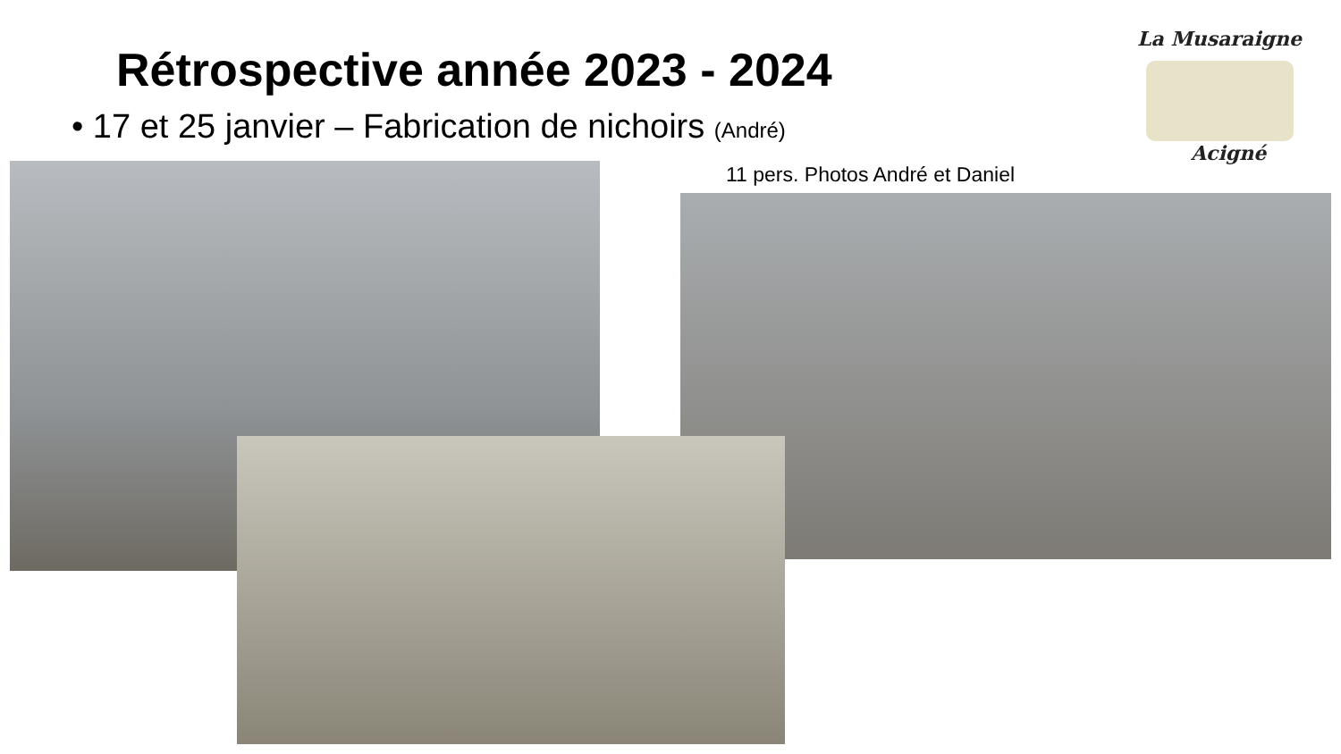Rétrospective année 2023 - 2024
• 17 et 25 janvier – Fabrication de nichoirs (André)
La Musaraigne
Acigné
11 pers. Photos André et Daniel